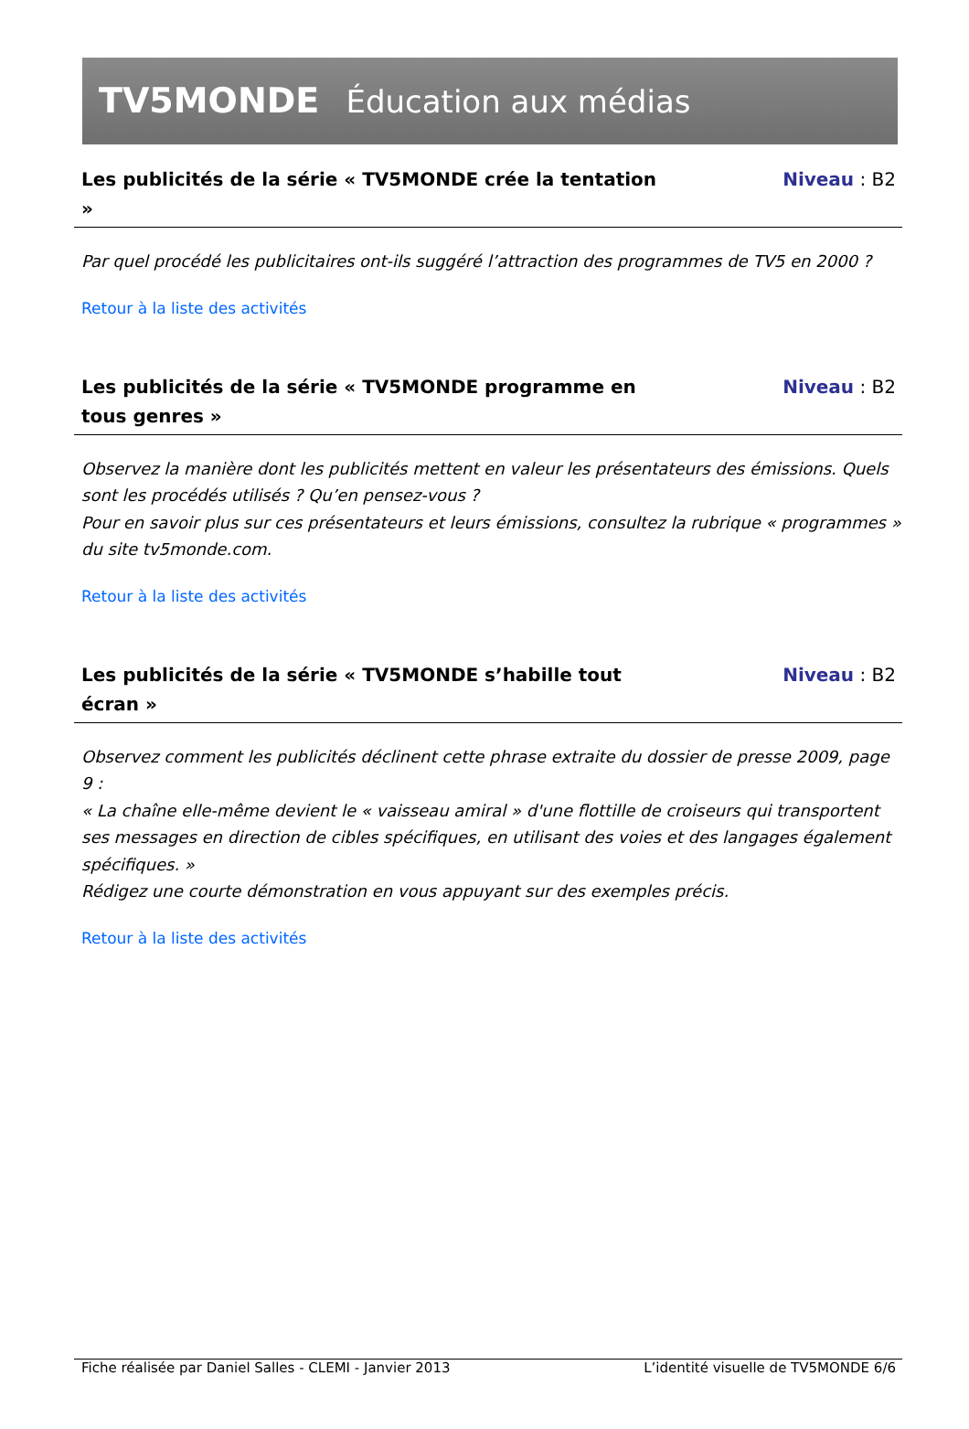TV5MONDE Éducation aux médias
Les publicités de la série « TV5MONDE crée la tentation »
Niveau : B2
Par quel procédé les publicitaires ont-ils suggéré l’attraction des programmes de TV5 en 2000 ?
Retour à la liste des activités
Les publicités de la série « TV5MONDE programme en tous genres »
Niveau : B2
Observez la manière dont les publicités mettent en valeur les présentateurs des émissions. Quels sont les procédés utilisés ? Qu’en pensez-vous ?
Pour en savoir plus sur ces présentateurs et leurs émissions, consultez la rubrique « programmes » du site tv5monde.com.
Retour à la liste des activités
Les publicités de la série « TV5MONDE s’habille tout écran »
Niveau : B2
Observez comment les publicités déclinent cette phrase extraite du dossier de presse 2009, page 9 :
« La chaîne elle-même devient le « vaisseau amiral » d'une flottille de croiseurs qui transportent ses messages en direction de cibles spécifiques, en utilisant des voies et des langages également spécifiques. »
Rédigez une courte démonstration en vous appuyant sur des exemples précis.
Retour à la liste des activités
Fiche réalisée par Daniel Salles - CLEMI - Janvier 2013 L’identité visuelle de TV5MONDE 6/6